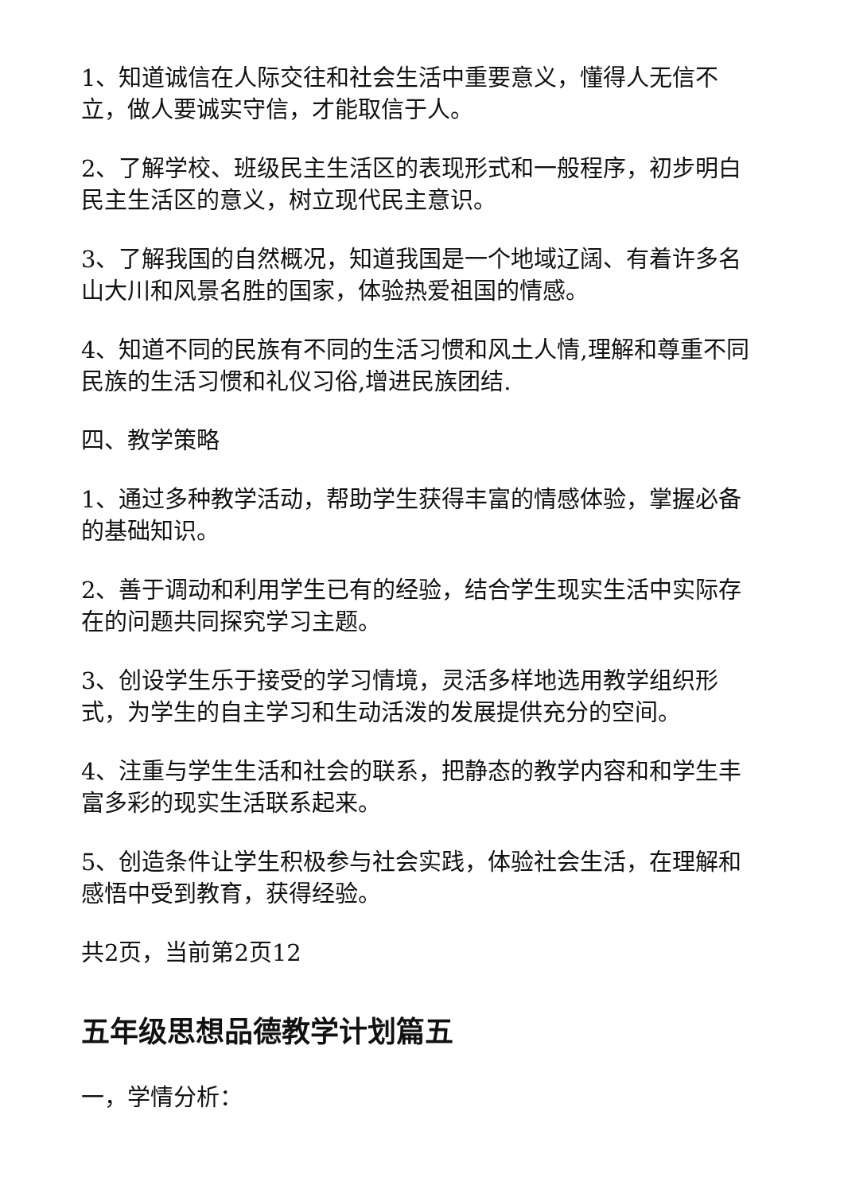1、知道诚信在人际交往和社会生活中重要意义，懂得人无信不立，做人要诚实守信，才能取信于人。
2、了解学校、班级民主生活区的表现形式和一般程序，初步明白民主生活区的意义，树立现代民主意识。
3、了解我国的自然概况，知道我国是一个地域辽阔、有着许多名山大川和风景名胜的国家，体验热爱祖国的情感。
4、知道不同的民族有不同的生活习惯和风土人情,理解和尊重不同民族的生活习惯和礼仪习俗,增进民族团结.
四、教学策略
1、通过多种教学活动，帮助学生获得丰富的情感体验，掌握必备的基础知识。
2、善于调动和利用学生已有的经验，结合学生现实生活中实际存在的问题共同探究学习主题。
3、创设学生乐于接受的学习情境，灵活多样地选用教学组织形式，为学生的自主学习和生动活泼的发展提供充分的空间。
4、注重与学生生活和社会的联系，把静态的教学内容和和学生丰富多彩的现实生活联系起来。
5、创造条件让学生积极参与社会实践，体验社会生活，在理解和感悟中受到教育，获得经验。
共2页，当前第2页12
五年级思想品德教学计划篇五
一，学情分析：